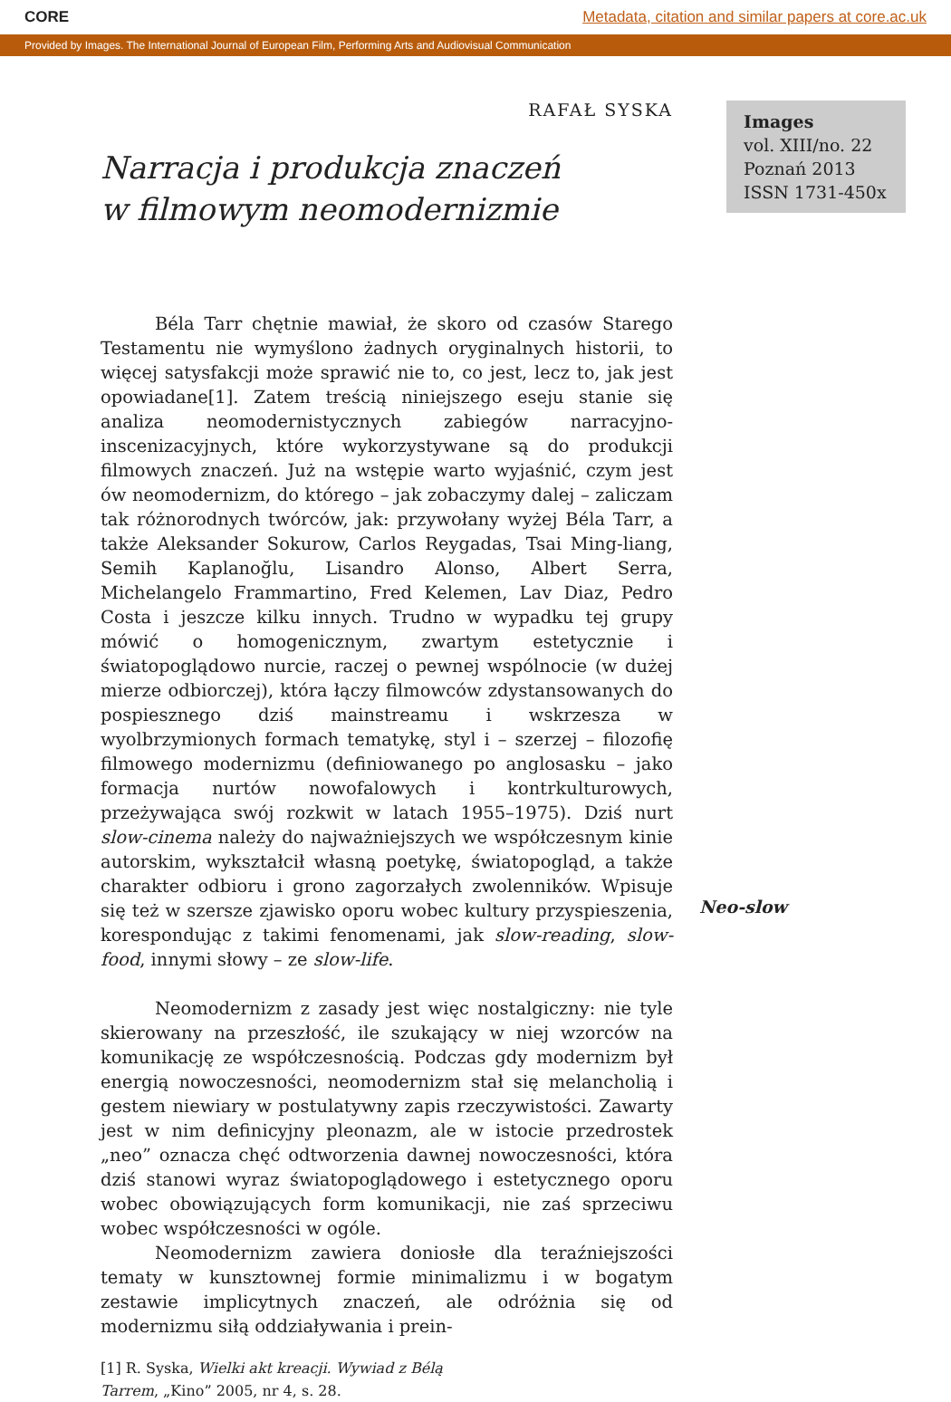CORE Metadata, citation and similar papers at core.ac.uk
Provided by Images. The International Journal of European Film, Performing Arts and Audiovisual Communication
Images
vol. XIII/no. 22
Poznań 2013
ISSN 1731-450x
Neo-slow
RAFAŁ SYSKA
Narracja i produkcja znaczeń
w filmowym neomodernizmie
Béla Tarr chętnie mawiał, że skoro od czasów Starego Testamentu nie wymyślono żadnych oryginalnych historii, to więcej satysfakcji może sprawić nie to, co jest, lecz to, jak jest opowiadane[1]. Zatem treścią niniejszego eseju stanie się analiza neomodernistycznych zabiegów narracyjno-inscenizacyjnych, które wykorzystywane są do produkcji filmowych znaczeń. Już na wstępie warto wyjaśnić, czym jest ów neomodernizm, do którego – jak zobaczymy dalej – zaliczam tak różnorodnych twórców, jak: przywołany wyżej Béla Tarr, a także Aleksander Sokurow, Carlos Reygadas, Tsai Ming-liang, Semih Kaplanoğlu, Lisandro Alonso, Albert Serra, Michelangelo Frammartino, Fred Kelemen, Lav Diaz, Pedro Costa i jeszcze kilku innych. Trudno w wypadku tej grupy mówić o homogenicznym, zwartym estetycznie i światopoglądowo nurcie, raczej o pewnej wspólnocie (w dużej mierze odbiorczej), która łączy filmowców zdystansowanych do pospiesznego dziś mainstreamu i wskrzesza w wyolbrzymionych formach tematykę, styl i – szerzej – filozofię filmowego modernizmu (definiowanego po anglosasku – jako formacja nurtów nowofalowych i kontrkulturowych, przeżywająca swój rozkwit w latach 1955–1975). Dziś nurt slow-cinema należy do najważniejszych we współczesnym kinie autorskim, wykształcił własną poetykę, światopogląd, a także charakter odbioru i grono zagorzałych zwolenników. Wpisuje się też w szersze zjawisko oporu wobec kultury przyspieszenia, korespondując z takimi fenomenami, jak slow-reading, slow-food, innymi słowy – ze slow-life.
Neomodernizm z zasady jest więc nostalgiczny: nie tyle skierowany na przeszłość, ile szukający w niej wzorców na komunikację ze współczesnością. Podczas gdy modernizm był energią nowoczesności, neomodernizm stał się melancholią i gestem niewiary w postulatywny zapis rzeczywistości. Zawarty jest w nim definicyjny pleonazm, ale w istocie przedrostek „neo” oznacza chęć odtworzenia dawnej nowoczesności, która dziś stanowi wyraz światopoglądowego i estetycznego oporu wobec obowiązujących form komunikacji, nie zaś sprzeciwu wobec współczesności w ogóle.
Neomodernizm zawiera doniosłe dla teraźniejszości tematy w kunsztownej formie minimalizmu i w bogatym zestawie implicytnych znaczeń, ale odróżnia się od modernizmu siłą oddziaływania i prein-
[1] R. Syska, Wielki akt kreacji. Wywiad z Bélą Tarrem, „Kino” 2005, nr 4, s. 28.